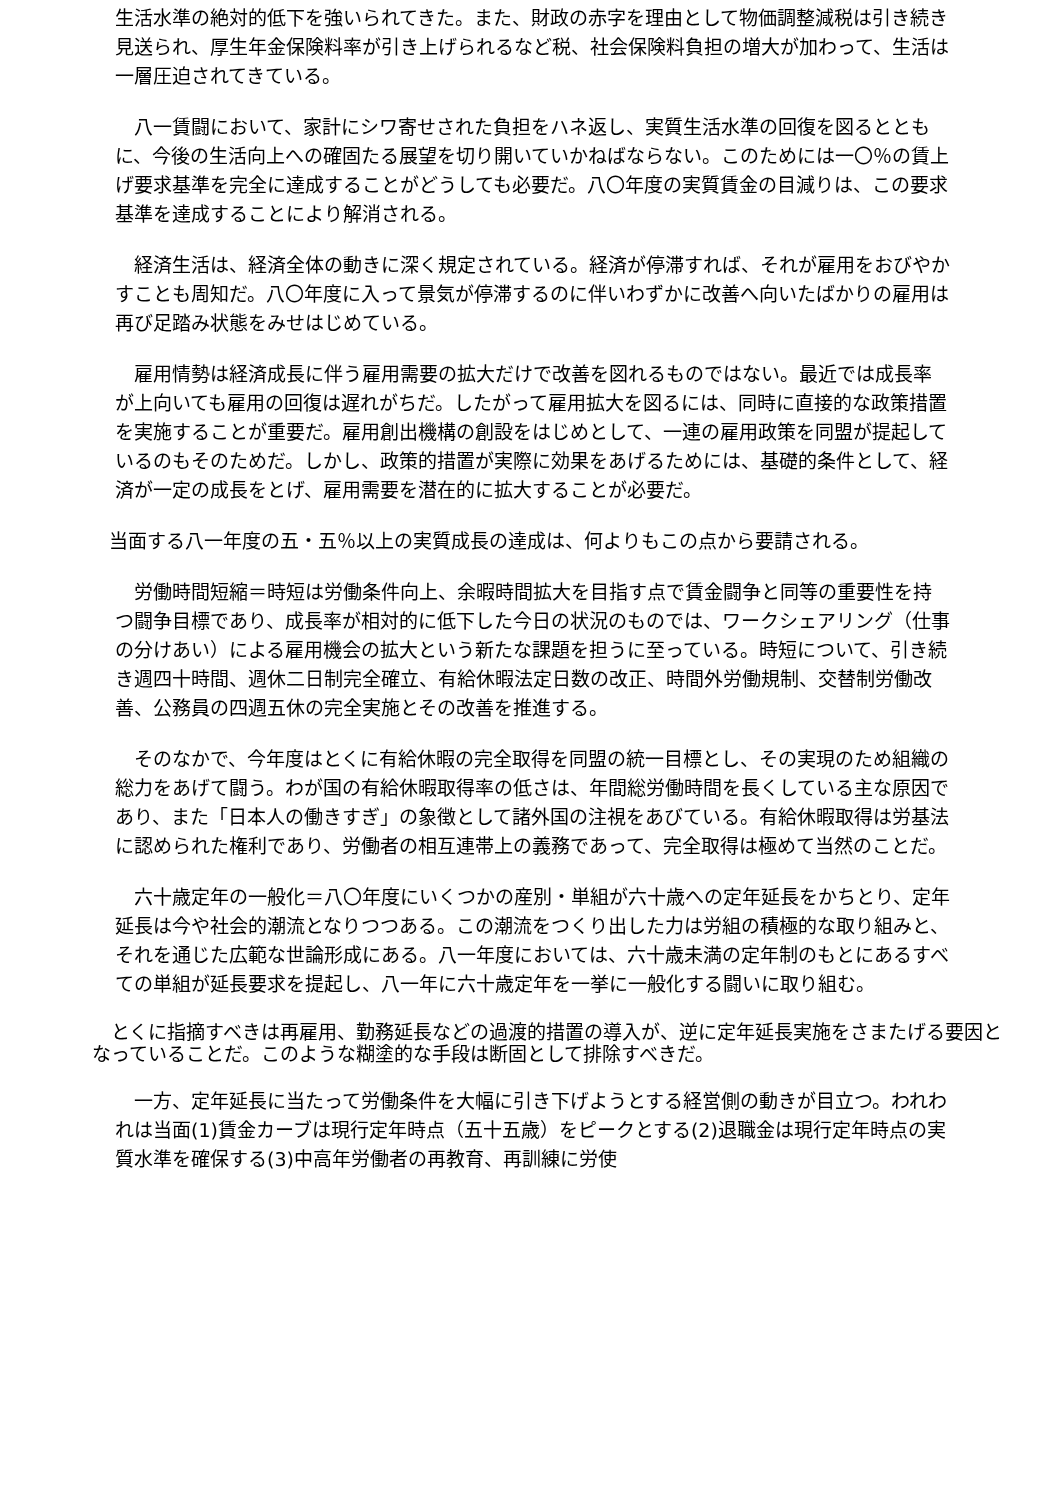生活水準の絶対的低下を強いられてきた。また、財政の赤字を理由として物価調整減税は引き続き見送られ、厚生年金保険料率が引き上げられるなど税、社会保険料負担の増大が加わって、生活は一層圧迫されてきている。
　八一賃闘において、家計にシワ寄せされた負担をハネ返し、実質生活水準の回復を図るとともに、今後の生活向上への確固たる展望を切り開いていかねばならない。このためには一〇％の賃上げ要求基準を完全に達成することがどうしても必要だ。八〇年度の実質賃金の目減りは、この要求基準を達成することにより解消される。
　経済生活は、経済全体の動きに深く規定されている。経済が停滞すれば、それが雇用をおびやかすことも周知だ。八〇年度に入って景気が停滞するのに伴いわずかに改善へ向いたばかりの雇用は再び足踏み状態をみせはじめている。
　雇用情勢は経済成長に伴う雇用需要の拡大だけで改善を図れるものではない。最近では成長率が上向いても雇用の回復は遅れがちだ。したがって雇用拡大を図るには、同時に直接的な政策措置を実施することが重要だ。雇用創出機構の創設をはじめとして、一連の雇用政策を同盟が提起しているのもそのためだ。しかし、政策的措置が実際に効果をあげるためには、基礎的条件として、経済が一定の成長をとげ、雇用需要を潜在的に拡大することが必要だ。
当面する八一年度の五・五％以上の実質成長の達成は、何よりもこの点から要請される。
　労働時間短縮＝時短は労働条件向上、余暇時間拡大を目指す点で賃金闘争と同等の重要性を持つ闘争目標であり、成長率が相対的に低下した今日の状況のものでは、ワークシェアリング（仕事の分けあい）による雇用機会の拡大という新たな課題を担うに至っている。時短について、引き続き週四十時間、週休二日制完全確立、有給休暇法定日数の改正、時間外労働規制、交替制労働改善、公務員の四週五休の完全実施とその改善を推進する。
　そのなかで、今年度はとくに有給休暇の完全取得を同盟の統一目標とし、その実現のため組織の総力をあげて闘う。わが国の有給休暇取得率の低さは、年間総労働時間を長くしている主な原因であり、また「日本人の働きすぎ」の象徴として諸外国の注視をあびている。有給休暇取得は労基法に認められた権利であり、労働者の相互連帯上の義務であって、完全取得は極めて当然のことだ。
　六十歳定年の一般化＝八〇年度にいくつかの産別・単組が六十歳への定年延長をかちとり、定年延長は今や社会的潮流となりつつある。この潮流をつくり出した力は労組の積極的な取り組みと、それを通じた広範な世論形成にある。八一年度においては、六十歳未満の定年制のもとにあるすべての単組が延長要求を提起し、八一年に六十歳定年を一挙に一般化する闘いに取り組む。
　とくに指摘すべきは再雇用、勤務延長などの過渡的措置の導入が、逆に定年延長実施をさまたげる要因となっていることだ。このような糊塗的な手段は断固として排除すべきだ。
　一方、定年延長に当たって労働条件を大幅に引き下げようとする経営側の動きが目立つ。われわれは当面(1)賃金カーブは現行定年時点（五十五歳）をピークとする(2)退職金は現行定年時点の実質水準を確保する(3)中高年労働者の再教育、再訓練に労使